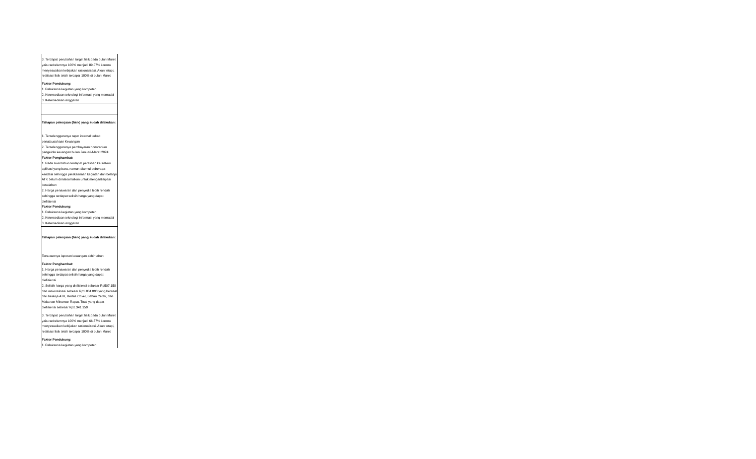| 3. Terdapat perubahan target fisik pada bulan Maret yaitu sebelumnya 100% menjadi 89.07% karena menyesuaikan kebijakan rasionalisasi. Akan tetapi, realisasi fisik telah tercapai 100% di bulan Maret Faktor Pendukung: 1. Pelaksana kegiatan yang kompeten 2. Ketersediaan teknologi informasi yang memadai 3. Ketersediaan anggaran |
| Tahapan pekerjaan (fisik) yang sudah dilakukan: 1. Terselenggaranya rapat internal terkait penatausahaan Keuangan 2. Terselenggaranya pembayaran honorarium pengelola keuangan bulan Januari-Maret 2024 Faktor Penghambat: 1. Pada awal tahun terdapat peralihan ke sistem aplikasi yang baru, namun ditemui beberapa kendala sehingga pelaksanaan kegiatan dan belanja ATK belum dimaksimalkan untuk mengantisipasi kesalahan 2. Harga penawaran dari penyedia lebih rendah sehingga terdapat selisih harga yang dapat diefisiensi Faktor Pendukung: 1. Pelaksana kegiatan yang kompeten 2. Ketersediaan teknologi informasi yang memadai 3. Ketersediaan anggaran |
| Tahapan pekerjaan (fisik) yang sudah dilakukan: Tersusunnya laporan keuangan akhir tahun Faktor Penghambat: 1. Harga penawaran dari penyedia lebih rendah sehingga terdapat selisih harga yang dapat diefisiensi 2. Selisih harga yang diefisiensi sebesar Rp507.150 dan rasionalisasi sebesar Rp1.834.000 yang berasal dari belanja ATK, Kertas Cover, Bahan Cetak, dan Makanan Minuman Rapat. Total yang dapat diefisiensi sebesar Rp2.341.150 3. Terdapat perubahan target fisik pada bulan Maret yaitu sebelumnya 100% menjadi 66.57% karena menyesuaikan kebijakan rasionalisasi. Akan tetapi, realisasi fisik telah tercapai 100% di bulan Maret Faktor Pendukung: 1. Pelaksana kegiatan yang kompeten |